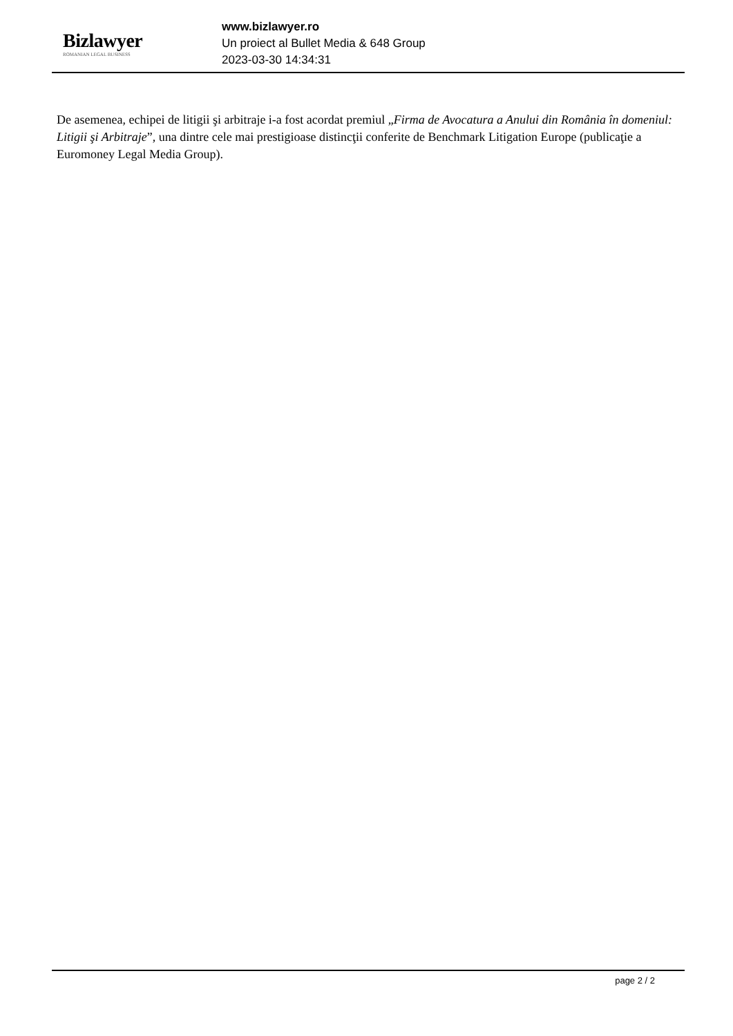Bizlawyer
ROMANIAN LEGAL BUSINESS
www.bizlawyer.ro
Un proiect al Bullet Media & 648 Group
2023-03-30 14:34:31
De asemenea, echipei de litigii şi arbitraje i-a fost acordat premiul „Firma de Avocatura a Anului din România în domeniul: Litigii şi Arbitraje”, una dintre cele mai prestigioase distincţii conferite de Benchmark Litigation Europe (publicaţie a Euromoney Legal Media Group).
page 2 / 2